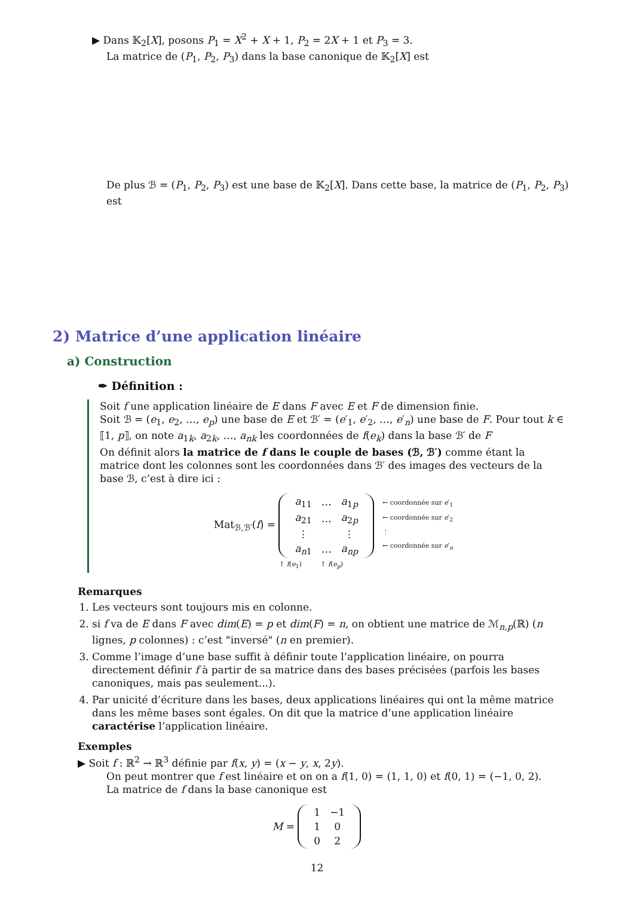▶ Dans 𝕂<sub>2</sub>[X], posons P<sub>1</sub> = X<sup>2</sup> + X + 1, P<sub>2</sub> = 2X + 1 et P<sub>3</sub> = 3.
La matrice de (P<sub>1</sub>, P<sub>2</sub>, P<sub>3</sub>) dans la base canonique de 𝕂<sub>2</sub>[X] est
De plus ℬ = (P<sub>1</sub>, P<sub>2</sub>, P<sub>3</sub>) est une base de 𝕂<sub>2</sub>[X]. Dans cette base, la matrice de (P<sub>1</sub>, P<sub>2</sub>, P<sub>3</sub>) est
2) Matrice d’une application linéaire
a) Construction
✒ Définition :
Soit f une application linéaire de E dans F avec E et F de dimension finie.
Soit ℬ = (e<sub>1</sub>, e<sub>2</sub>, …, e<sub>p</sub>) une base de E et ℬ′ = (e′<sub>1</sub>, e′<sub>2</sub>, …, e′<sub>n</sub>) une base de F. Pour tout k ∈ ⟦1, p⟧, on note a<sub>1k</sub>, a<sub>2k</sub>, …, a<sub>nk</sub> les coordonnées de f(e<sub>k</sub>) dans la base ℬ′ de F
On définit alors la matrice de f dans le couple de bases (ℬ, ℬ′) comme étant la matrice dont les colonnes sont les coordonnées dans ℬ′ des images des vecteurs de la base ℬ, c’est à dire ici :
Mat<sub>ℬ,ℬ′</sub>(f) =
| a<sub>11</sub> | … | a<sub>1p</sub> |
| a<sub>21</sub> | … | a<sub>2p</sub> |
| ⋮ | | ⋮ |
| a<sub>n1</sub> | … | a<sub>np</sub> |
← coordonnée sur e′<sub>1</sub>
← coordonnée sur e′<sub>2</sub>
⋮
← coordonnée sur e′<sub>n</sub>
↑ f(e<sub>1</sub>) ↑ f(e<sub>p</sub>)
Remarques
1. Les vecteurs sont toujours mis en colonne.
2. si f va de E dans F avec dim(E) = p et dim(F) = n, on obtient une matrice de ℳ<sub>n,p</sub>(ℝ) (n lignes, p colonnes) : c’est "inversé" (n en premier).
3. Comme l’image d’une base suffit à définir toute l’application linéaire, on pourra directement définir f à partir de sa matrice dans des bases précisées (parfois les bases canoniques, mais pas seulement...).
4. Par unicité d’écriture dans les bases, deux applications linéaires qui ont la même matrice dans les même bases sont égales. On dit que la matrice d’une application linéaire caractérise l’application linéaire.
Exemples
▶ Soit f : ℝ<sup>2</sup> → ℝ<sup>3</sup> définie par f(x, y) = (x − y, x, 2y).
On peut montrer que f est linéaire et on on a f(1, 0) = (1, 1, 0) et f(0, 1) = (−1, 0, 2).
La matrice de f dans la base canonique est
M =
| 1 | −1 |
| 1 | 0 |
| 0 | 2 |
12